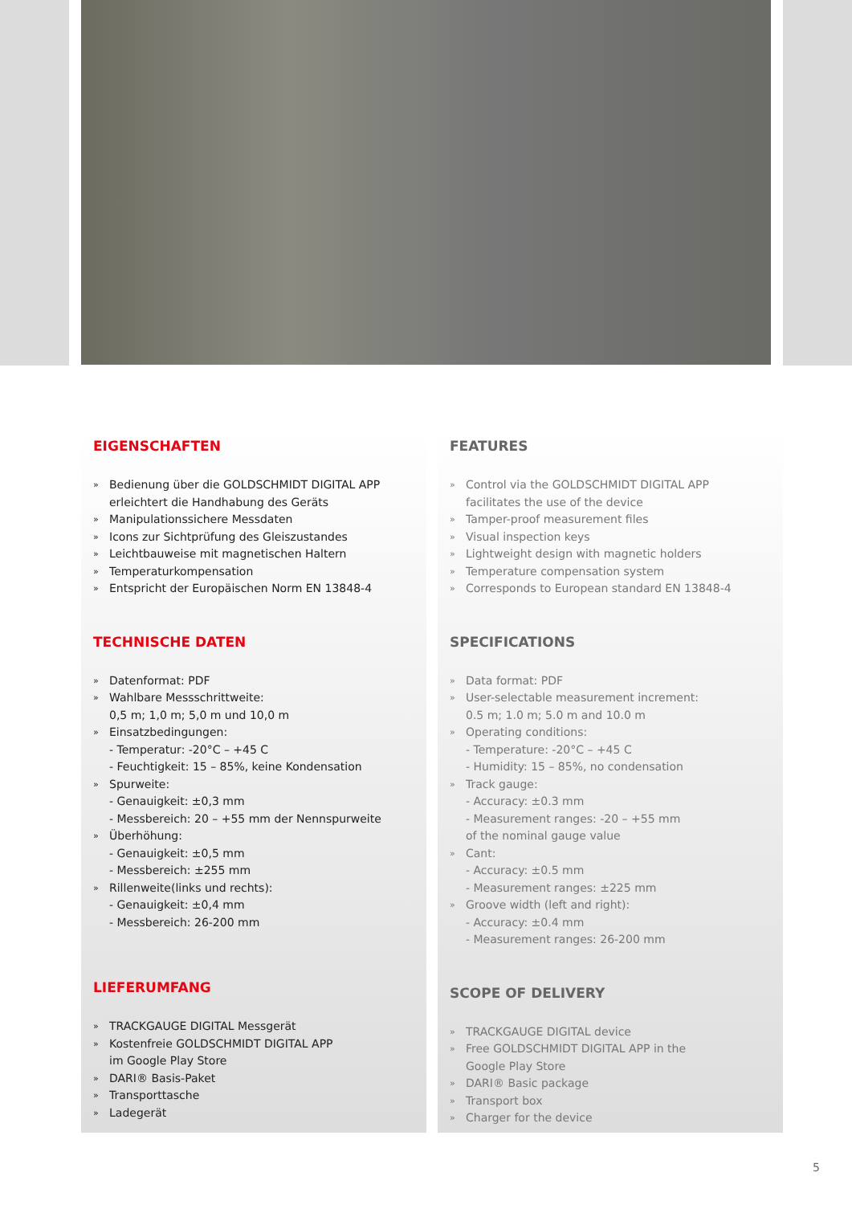EIGENSCHAFTEN
» Bedienung über die GOLDSCHMIDT DIGITAL APP
erleichtert die Handhabung des Geräts
» Manipulationssichere Messdaten
» Icons zur Sichtprüfung des Gleiszustandes
» Leichtbauweise mit magnetischen Haltern
» Temperaturkompensation
» Entspricht der Europäischen Norm EN 13848-4
TECHNISCHE DATEN
» Datenformat: PDF
» Wahlbare Messschrittweite:
0,5 m; 1,0 m; 5,0 m und 10,0 m
» Einsatzbedingungen:
- Temperatur: -20°C – +45 C
- Feuchtigkeit: 15 – 85%, keine Kondensation
» Spurweite:
- Genauigkeit: ±0,3 mm
- Messbereich: 20 – +55 mm der Nennspurweite
» Überhöhung:
- Genauigkeit: ±0,5 mm
- Messbereich: ±255 mm
» Rillenweite(links und rechts):
- Genauigkeit: ±0,4 mm
- Messbereich: 26-200 mm
LIEFERUMFANG
» TRACKGAUGE DIGITAL Messgerät
» Kostenfreie GOLDSCHMIDT DIGITAL APP
im Google Play Store
» DARI® Basis-Paket
» Transporttasche
» Ladegerät
FEATURES
» Control via the GOLDSCHMIDT DIGITAL APP
facilitates the use of the device
» Tamper-proof measurement files
» Visual inspection keys
» Lightweight design with magnetic holders
» Temperature compensation system
» Corresponds to European standard EN 13848-4
SPECIFICATIONS
» Data format: PDF
» User-selectable measurement increment:
0.5 m; 1.0 m; 5.0 m and 10.0 m
» Operating conditions:
- Temperature: -20°C – +45 C
- Humidity: 15 – 85%, no condensation
» Track gauge:
- Accuracy: ±0.3 mm
- Measurement ranges: -20 – +55 mm
of the nominal gauge value
» Cant:
- Accuracy: ±0.5 mm
- Measurement ranges: ±225 mm
» Groove width (left and right):
- Accuracy: ±0.4 mm
- Measurement ranges: 26-200 mm
SCOPE OF DELIVERY
» TRACKGAUGE DIGITAL device
» Free GOLDSCHMIDT DIGITAL APP in the
Google Play Store
» DARI® Basic package
» Transport box
» Charger for the device
5